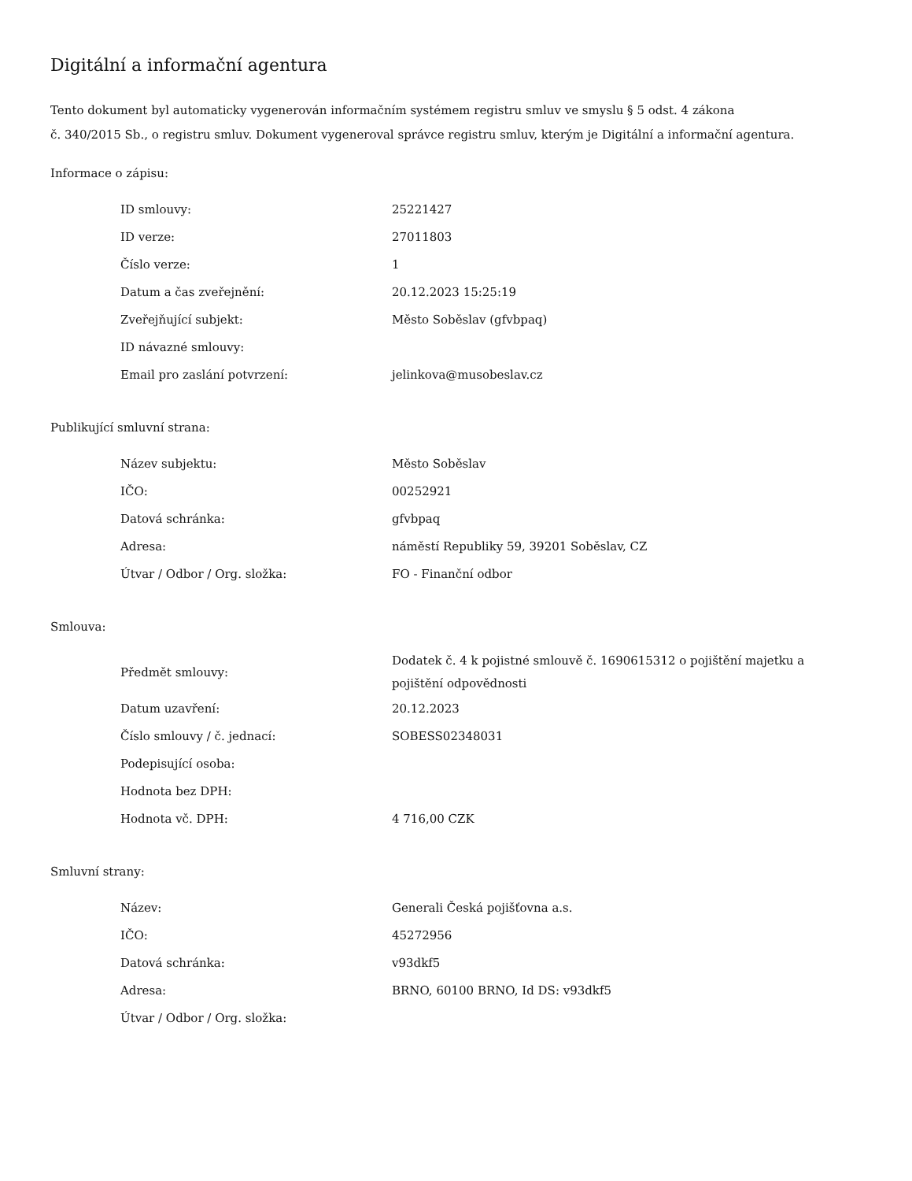Digitální a informační agentura
Tento dokument byl automaticky vygenerován informačním systémem registru smluv ve smyslu § 5 odst. 4 zákona
č. 340/2015 Sb., o registru smluv. Dokument vygeneroval správce registru smluv, kterým je Digitální a informační agentura.
Informace o zápisu:
| ID smlouvy: | 25221427 |
| ID verze: | 27011803 |
| Číslo verze: | 1 |
| Datum a čas zveřejnění: | 20.12.2023 15:25:19 |
| Zveřejňující subjekt: | Město Soběslav (gfvbpaq) |
| ID návazné smlouvy: | |
| Email pro zaslání potvrzení: | jelinkova@musobeslav.cz |
Publikující smluvní strana:
| Název subjektu: | Město Soběslav |
| IČO: | 00252921 |
| Datová schránka: | gfvbpaq |
| Adresa: | náměstí Republiky 59, 39201 Soběslav, CZ |
| Útvar / Odbor / Org. složka: | FO - Finanční odbor |
Smlouva:
| Předmět smlouvy: | Dodatek č. 4 k pojistné smlouvě č. 1690615312 o pojištění majetku a pojištění odpovědnosti |
| Datum uzavření: | 20.12.2023 |
| Číslo smlouvy / č. jednací: | SOBESS02348031 |
| Podepisující osoba: | |
| Hodnota bez DPH: | |
| Hodnota vč. DPH: | 4 716,00 CZK |
Smluvní strany:
| Název: | Generali Česká pojišťovna a.s. |
| IČO: | 45272956 |
| Datová schránka: | v93dkf5 |
| Adresa: | BRNO, 60100 BRNO, Id DS: v93dkf5 |
| Útvar / Odbor / Org. složka: | |